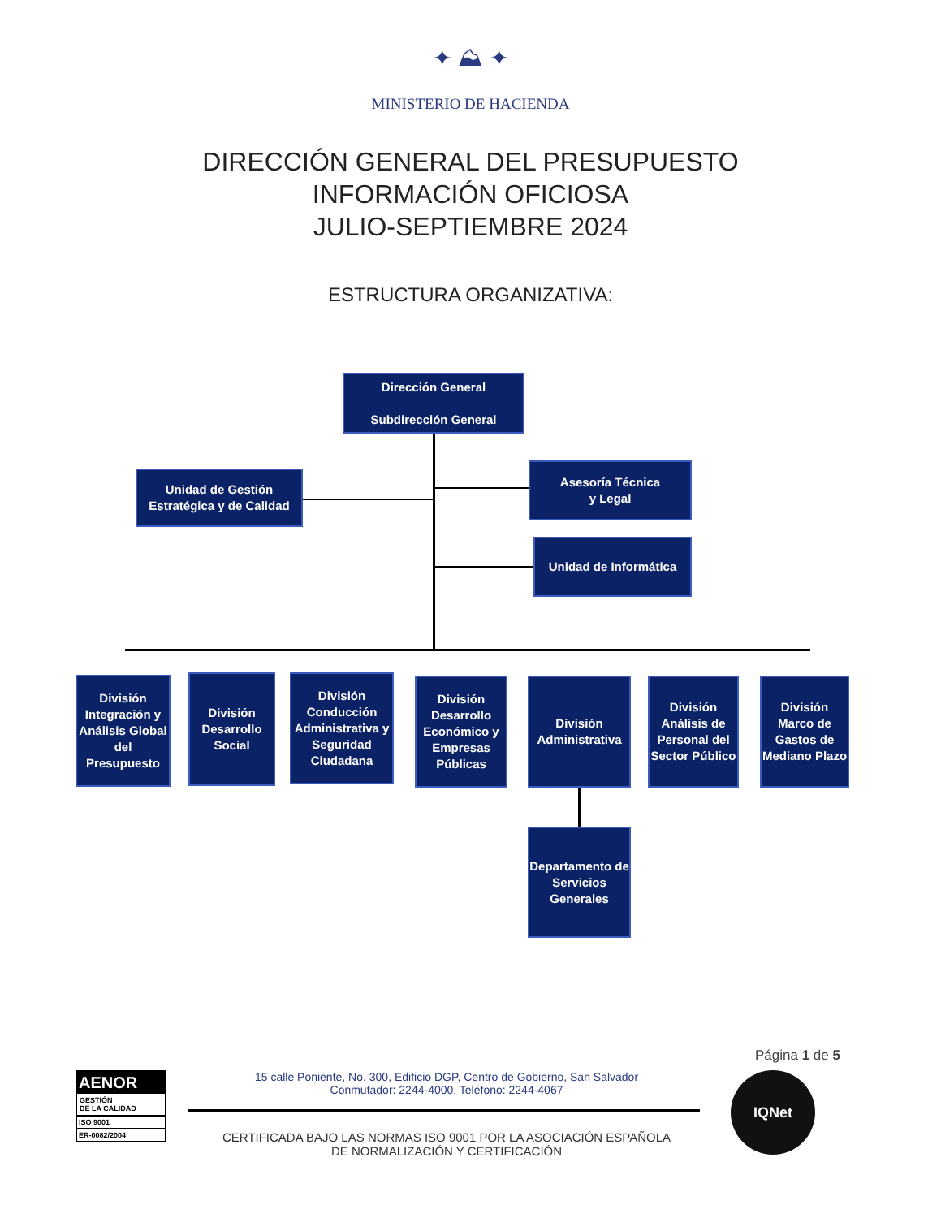✦ ⛰ ✦
MINISTERIO DE HACIENDA
DIRECCIÓN GENERAL DEL PRESUPUESTO
INFORMACIÓN OFICIOSA
JULIO-SEPTIEMBRE 2024
ESTRUCTURA ORGANIZATIVA:
Dirección General
Subdirección General
Unidad de Gestión Estratégica y de Calidad
Asesoría Técnica
y Legal
Unidad de Informática
División Integración y Análisis Global del Presupuesto
División Desarrollo Social
División Conducción Administrativa y Seguridad Ciudadana
División Desarrollo Económico y Empresas Públicas
División Administrativa
División Análisis de Personal del Sector Público
División Marco de Gastos de Mediano Plazo
Departamento de Servicios Generales
Página 1 de 5
AENOR
GESTIÓN
DE LA CALIDAD
ISO 9001
ER-0082/2004
15 calle Poniente, No. 300, Edificio DGP, Centro de Gobierno, San Salvador
Conmutador: 2244-4000, Teléfono: 2244-4067
CERTIFICADA BAJO LAS NORMAS ISO 9001 POR LA ASOCIACIÓN ESPAÑOLA
DE NORMALIZACIÓN Y CERTIFICACIÓN
IQNet